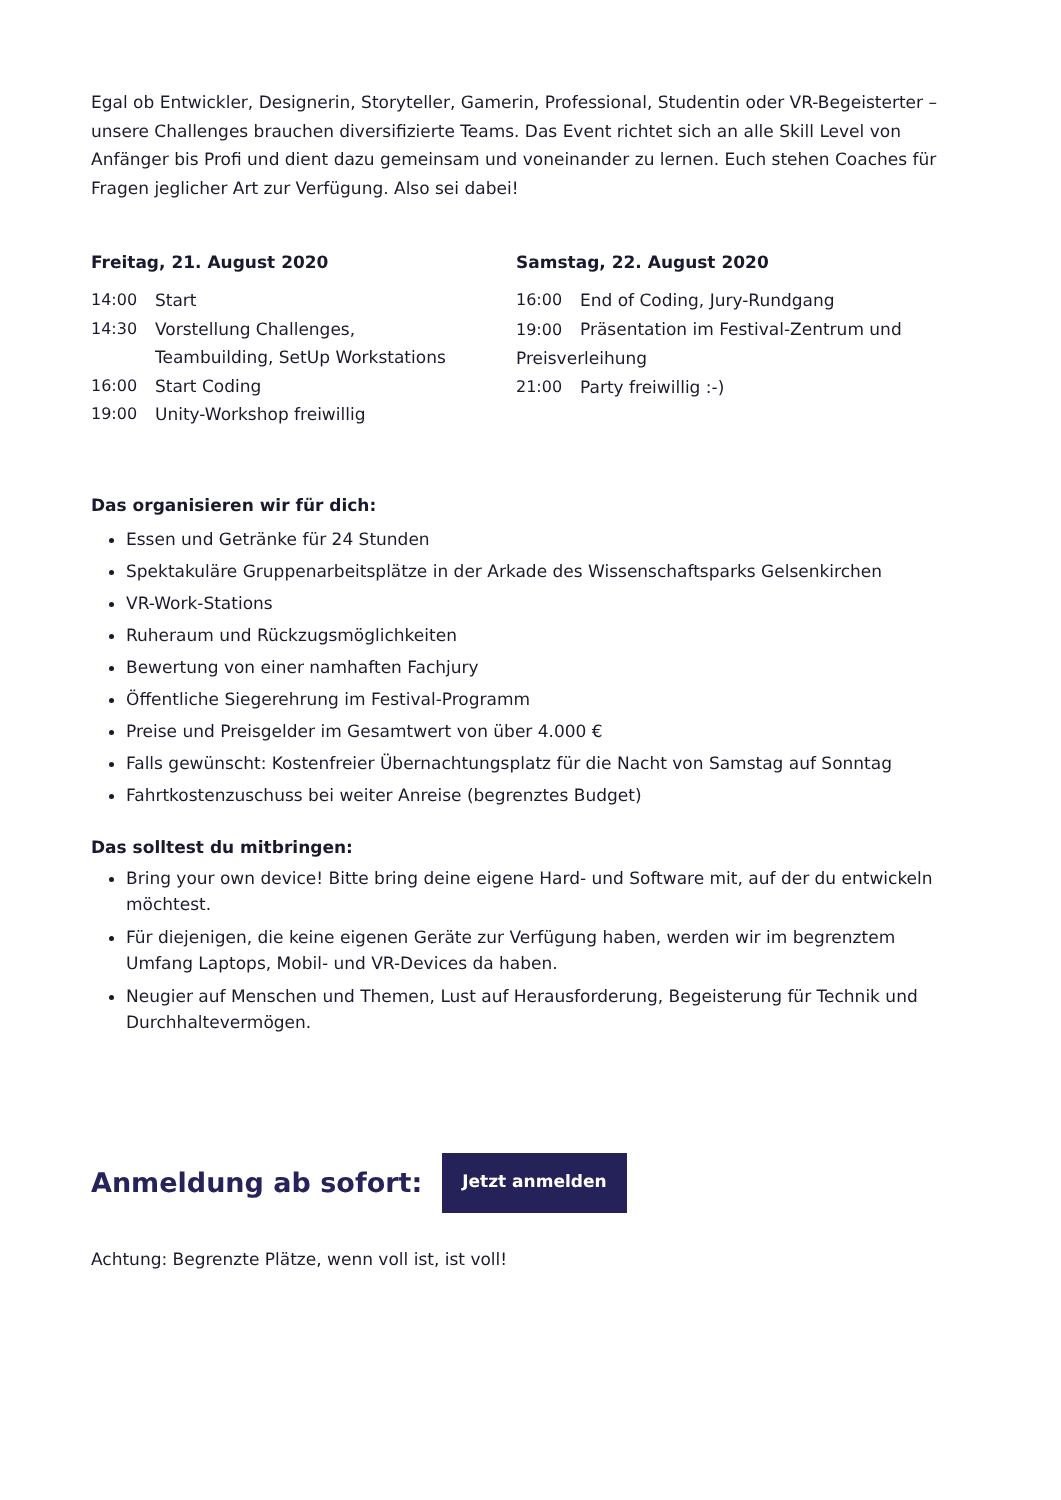Egal ob Entwickler, Designerin, Storyteller, Gamerin, Professional, Studentin oder VR-Begeisterter – unsere Challenges brauchen diversifizierte Teams. Das Event richtet sich an alle Skill Level von Anfänger bis Profi und dient dazu gemeinsam und voneinander zu lernen. Euch stehen Coaches für Fragen jeglicher Art zur Verfügung. Also sei dabei!
Freitag, 21. August 2020
14:00 Start
14:30 Vorstellung Challenges,
Teambuilding, SetUp Workstations
16:00 Start Coding
19:00 Unity-Workshop freiwillig
Samstag, 22. August 2020
16:00 End of Coding, Jury-Rundgang
19:00 Präsentation im Festival-Zentrum und Preisverleihung
21:00 Party freiwillig :-)
Das organisieren wir für dich:
Essen und Getränke für 24 Stunden
Spektakuläre Gruppenarbeitsplätze in der Arkade des Wissenschaftsparks Gelsenkirchen
VR-Work-Stations
Ruheraum und Rückzugsmöglichkeiten
Bewertung von einer namhaften Fachjury
Öffentliche Siegerehrung im Festival-Programm
Preise und Preisgelder im Gesamtwert von über 4.000 €
Falls gewünscht: Kostenfreier Übernachtungsplatz für die Nacht von Samstag auf Sonntag
Fahrtkostenzuschuss bei weiter Anreise (begrenztes Budget)
Das solltest du mitbringen:
Bring your own device! Bitte bring deine eigene Hard- und Software mit, auf der du entwickeln möchtest.
Für diejenigen, die keine eigenen Geräte zur Verfügung haben, werden wir im begrenztem Umfang Laptops, Mobil- und VR-Devices da haben.
Neugier auf Menschen und Themen, Lust auf Herausforderung, Begeisterung für Technik und Durchhaltevermögen.
Anmeldung ab sofort:
Jetzt anmelden
Achtung: Begrenzte Plätze, wenn voll ist, ist voll!